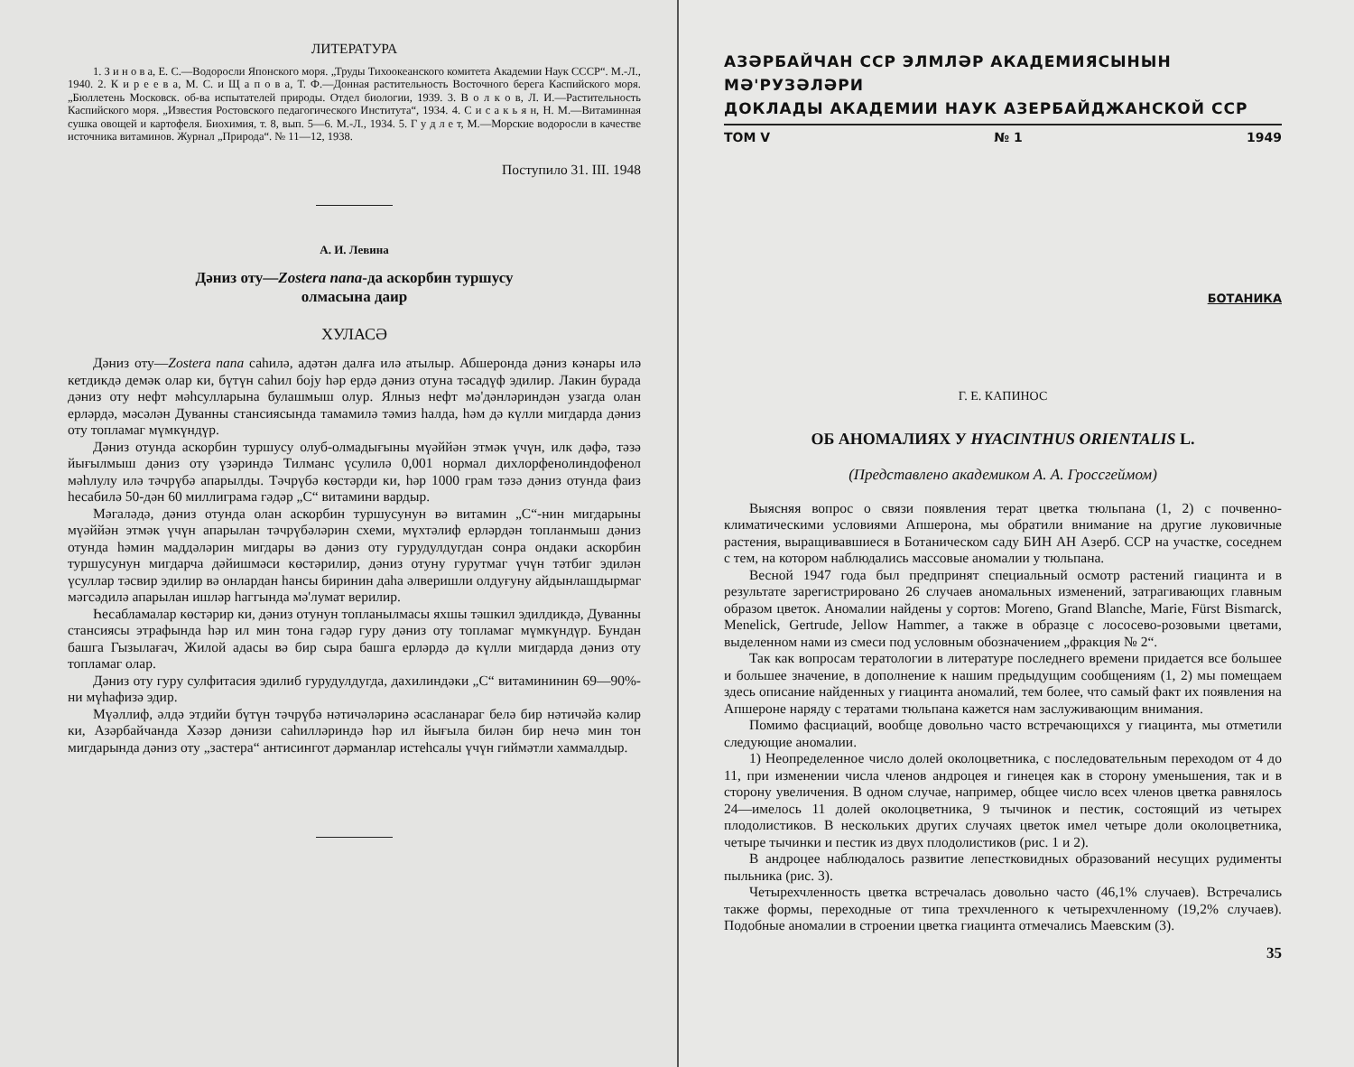ЛИТЕРАТУРА
1. З и н о в а, Е. С.—Водоросли Японского моря. „Труды Тихоокеанского комитета Академии Наук СССР“. М.-Л., 1940. 2. К и р е е в а, М. С. и Щ а п о в а, Т. Ф.—Донная растительность Восточного берега Каспийского моря. „Бюллетень Московск. об-ва испытателей природы. Отдел биологии, 1939. 3. В о л к о в, Л. И.—Растительность Каспийского моря. „Известия Ростовского педагогического Института“, 1934. 4. С и с а к ь я н, Н. М.—Витаминная сушка овощей и картофеля. Биохимия, т. 8, вып. 5—6. М.-Л., 1934. 5. Г у д л е т, М.—Морские водоросли в качестве источника витаминов. Журнал „Природа“. № 11—12, 1938.
Поступило 31. III. 1948
А. И. Левина
Дәниз оту—Zostera nana-да аскорбин туршусу
олмасына даир
ХУЛАСӘ
Дәниз оту—Zostera nana саһилә, адәтән далға илә атылыр. Абшеронда дәниз кәнары илә кетдикдә демәк олар ки, бүтүн саһил боју һәр ердә дәниз отуна тәсадүф эдилир. Лакин бурада дәниз оту нефт мәһсулларына булашмыш олур. Ялныз нефт мә'дәнләриндән узагда олан ерләрдә, мәсәлән Дуванны стансиясында тамамилә тәмиз һалда, һәм дә күлли мигдарда дәниз оту топламаг мүмкүндүр.
Дәниз отунда аскорбин туршусу олуб-олмадығыны мүәййән этмәк үчүн, илк дәфә, тәзә йығылмыш дәниз оту үзәриндә Тилманс үсулилә 0,001 нормал дихлорфенолиндофенол мәһлулу илә тәчрүбә апарылды. Тәчрүбә көстәрди ки, һәр 1000 грам тәзә дәниз отунда фаиз һесабилә 50-дән 60 миллиграма гәдәр „С“ витамини вардыр.
Мәгаләдә, дәниз отунда олан аскорбин туршусунун вә витамин „С“-нин мигдарыны мүәййән этмәк үчүн апарылан тәчрүбәләрин схеми, мүхтәлиф ерләрдән топланмыш дәниз отунда һәмин маддәләрин мигдары вә дәниз оту гурудулдугдан сонра ондаки аскорбин туршусунун мигдарча дәйишмәси көстәрилир, дәниз отуну гурутмаг үчүн тәтбиг эдилән үсуллар тәсвир эдилир вә онлардан һансы биринин даһа әлверишли олдуғуну айдынлашдырмаг мәгсәдилә апарылан ишләр һаггында мә'лумат верилир.
Һесабламалар көстәрир ки, дәниз отунун топланылмасы яхшы тәшкил эдилдикдә, Дуванны стансиясы этрафында һәр ил мин тона гәдәр гуру дәниз оту топламаг мүмкүндүр. Бундан башга Гызылағач, Жилой адасы вә бир сыра башга ерләрдә дә күлли мигдарда дәниз оту топламаг олар.
Дәниз оту гуру сулфитасия эдилиб гурудулдугда, дахилиндәки „С“ витамининин 69—90%-ни мүһафизә эдир.
Мүәллиф, әлдә этдийи бүтүн тәчрүбә нәтичәләринә әсасланараг белә бир нәтичәйә кәлир ки, Азәрбайчанда Хәзәр дәнизи саһилләриндә һәр ил йығыла билән бир нечә мин тон мигдарында дәниз оту „застера“ антисингот дәрманлар истеһсалы үчүн гиймәтли хаммалдыр.
АЗӘРБАЙЧАН ССР ЭЛМЛӘР АКАДЕМИЯСЫНЫН МӘ'РУЗӘЛӘРИ
ДОКЛАДЫ АКАДЕМИИ НАУК АЗЕРБАЙДЖАНСКОЙ ССР
ТОМ V № 1 1949
БОТАНИКА
Г. Е. КАПИНОС
ОБ АНОМАЛИЯХ У HYACINTHUS ORIENTALIS L.
(Представлено академиком А. А. Гроссгеймом)
Выясняя вопрос о связи появления терат цветка тюльпана (1, 2) с почвенно-климатическими условиями Апшерона, мы обратили внимание на другие луковичные растения, выращивавшиеся в Ботаническом саду БИН АН Азерб. ССР на участке, соседнем с тем, на котором наблюдались массовые аномалии у тюльпана.
Весной 1947 года был предпринят специальный осмотр растений гиацинта и в результате зарегистрировано 26 случаев аномальных изменений, затрагивающих главным образом цветок. Аномалии найдены у сортов: Moreno, Grand Blanche, Marie, Fürst Bismarck, Menelick, Gertrude, Jellow Hammer, а также в образце с лососево-розовыми цветами, выделенном нами из смеси под условным обозначением „фракция № 2“.
Так как вопросам тератологии в литературе последнего времени придается все большее и большее значение, в дополнение к нашим предыдущим сообщениям (1, 2) мы помещаем здесь описание найденных у гиацинта аномалий, тем более, что самый факт их появления на Апшероне наряду с тератами тюльпана кажется нам заслуживающим внимания.
Помимо фасциаций, вообще довольно часто встречающихся у гиацинта, мы отметили следующие аномалии.
1) Неопределенное число долей околоцветника, с последовательным переходом от 4 до 11, при изменении числа членов андроцея и гинецея как в сторону уменьшения, так и в сторону увеличения. В одном случае, например, общее число всех членов цветка равнялось 24—имелось 11 долей околоцветника, 9 тычинок и пестик, состоящий из четырех плодолистиков. В нескольких других случаях цветок имел четыре доли околоцветника, четыре тычинки и пестик из двух плодолистиков (рис. 1 и 2).
В андроцее наблюдалось развитие лепестковидных образований несущих рудименты пыльника (рис. 3).
Четырехчленность цветка встречалась довольно часто (46,1% случаев). Встречались также формы, переходные от типа трехчленного к четырехчленному (19,2% случаев). Подобные аномалии в строении цветка гиацинта отмечались Маевским (3).
35